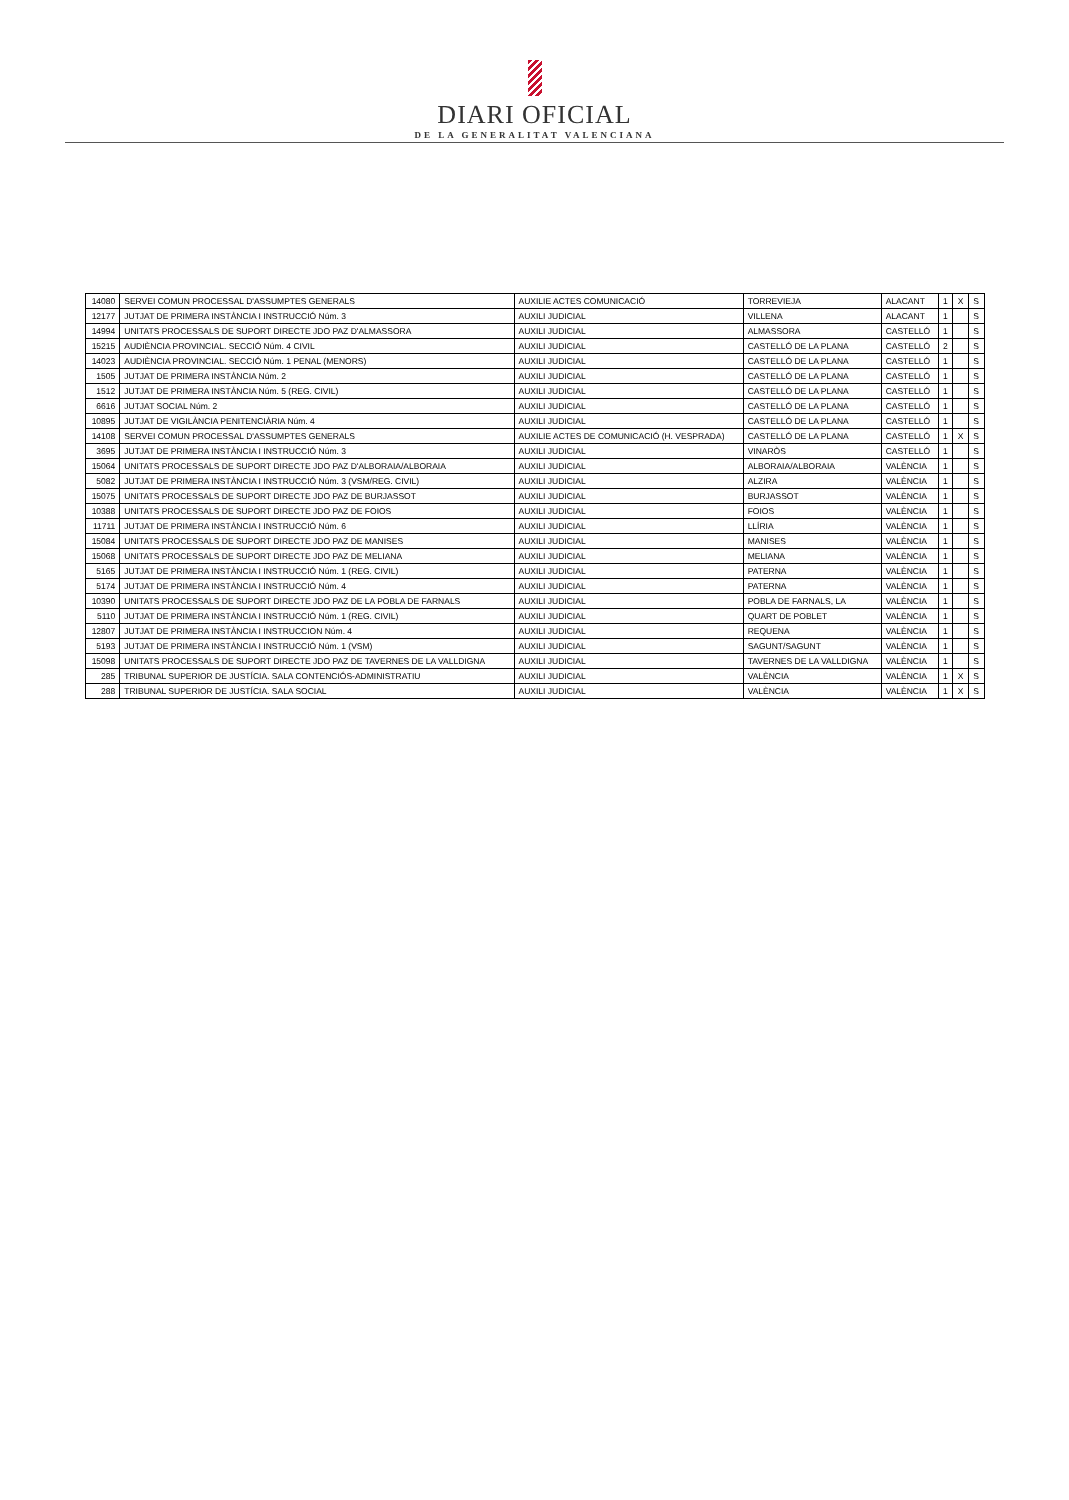DIARI OFICIAL
DE LA GENERALITAT VALENCIANA
| 14080 | SERVEI COMUN PROCESSAL D'ASSUMPTES GENERALS | AUXILIE ACTES COMUNICACIÓ | TORREVIEJA | ALACANT | 1 | X | S |
| 12177 | JUTJAT DE PRIMERA INSTÀNCIA I INSTRUCCIÓ Núm. 3 | AUXILI JUDICIAL | VILLENA | ALACANT | 1 | | S |
| 14994 | UNITATS PROCESSALS DE SUPORT DIRECTE JDO PAZ D'ALMASSORA | AUXILI JUDICIAL | ALMASSORA | CASTELLÓ | 1 | | S |
| 15215 | AUDIÈNCIA PROVINCIAL. SECCIÓ Núm. 4 CIVIL | AUXILI JUDICIAL | CASTELLÓ DE LA PLANA | CASTELLÓ | 2 | | S |
| 14023 | AUDIÈNCIA PROVINCIAL. SECCIÓ Núm. 1 PENAL (MENORS) | AUXILI JUDICIAL | CASTELLÓ DE LA PLANA | CASTELLÓ | 1 | | S |
| 1505 | JUTJAT DE PRIMERA INSTÀNCIA Núm. 2 | AUXILI JUDICIAL | CASTELLÓ DE LA PLANA | CASTELLÓ | 1 | | S |
| 1512 | JUTJAT DE PRIMERA INSTÀNCIA Núm. 5 (REG. CIVIL) | AUXILI JUDICIAL | CASTELLÓ DE LA PLANA | CASTELLÓ | 1 | | S |
| 6616 | JUTJAT SOCIAL Núm. 2 | AUXILI JUDICIAL | CASTELLÓ DE LA PLANA | CASTELLÓ | 1 | | S |
| 10895 | JUTJAT DE VIGILÀNCIA PENITENCIÀRIA Núm. 4 | AUXILI JUDICIAL | CASTELLÓ DE LA PLANA | CASTELLÓ | 1 | | S |
| 14108 | SERVEI COMUN PROCESSAL D'ASSUMPTES GENERALS | AUXILIE ACTES DE COMUNICACIÓ (H. VESPRADA) | CASTELLÓ DE LA PLANA | CASTELLÓ | 1 | X | S |
| 3695 | JUTJAT DE PRIMERA INSTÀNCIA I INSTRUCCIÓ Núm. 3 | AUXILI JUDICIAL | VINARÒS | CASTELLÓ | 1 | | S |
| 15064 | UNITATS PROCESSALS DE SUPORT DIRECTE JDO PAZ D'ALBORAIA/ALBORAIA | AUXILI JUDICIAL | ALBORAIA/ALBORAIA | VALÈNCIA | 1 | | S |
| 5082 | JUTJAT DE PRIMERA INSTÀNCIA I INSTRUCCIÓ Núm. 3 (VSM/REG. CIVIL) | AUXILI JUDICIAL | ALZIRA | VALÈNCIA | 1 | | S |
| 15075 | UNITATS PROCESSALS DE SUPORT DIRECTE JDO PAZ DE BURJASSOT | AUXILI JUDICIAL | BURJASSOT | VALÈNCIA | 1 | | S |
| 10388 | UNITATS PROCESSALS DE SUPORT DIRECTE JDO PAZ DE FOIOS | AUXILI JUDICIAL | FOIOS | VALÈNCIA | 1 | | S |
| 11711 | JUTJAT DE PRIMERA INSTÀNCIA I INSTRUCCIÓ Núm. 6 | AUXILI JUDICIAL | LLÍRIA | VALÈNCIA | 1 | | S |
| 15084 | UNITATS PROCESSALS DE SUPORT DIRECTE JDO PAZ DE MANISES | AUXILI JUDICIAL | MANISES | VALÈNCIA | 1 | | S |
| 15068 | UNITATS PROCESSALS DE SUPORT DIRECTE JDO PAZ DE MELIANA | AUXILI JUDICIAL | MELIANA | VALÈNCIA | 1 | | S |
| 5165 | JUTJAT DE PRIMERA INSTÀNCIA I INSTRUCCIÓ Núm. 1 (REG. CIVIL) | AUXILI JUDICIAL | PATERNA | VALÈNCIA | 1 | | S |
| 5174 | JUTJAT DE PRIMERA INSTÀNCIA I INSTRUCCIÓ Núm. 4 | AUXILI JUDICIAL | PATERNA | VALÈNCIA | 1 | | S |
| 10390 | UNITATS PROCESSALS DE SUPORT DIRECTE JDO PAZ DE LA POBLA DE FARNALS | AUXILI JUDICIAL | POBLA DE FARNALS, LA | VALÈNCIA | 1 | | S |
| 5110 | JUTJAT DE PRIMERA INSTÀNCIA I INSTRUCCIÓ Núm. 1 (REG. CIVIL) | AUXILI JUDICIAL | QUART DE POBLET | VALÈNCIA | 1 | | S |
| 12807 | JUTJAT DE PRIMERA INSTÀNCIA I INSTRUCCION Núm. 4 | AUXILI JUDICIAL | REQUENA | VALÈNCIA | 1 | | S |
| 5193 | JUTJAT DE PRIMERA INSTÀNCIA I INSTRUCCIÓ Núm. 1 (VSM) | AUXILI JUDICIAL | SAGUNT/SAGUNT | VALÈNCIA | 1 | | S |
| 15098 | UNITATS PROCESSALS DE SUPORT DIRECTE JDO PAZ DE TAVERNES DE LA VALLDIGNA | AUXILI JUDICIAL | TAVERNES DE LA VALLDIGNA | VALÈNCIA | 1 | | S |
| 285 | TRIBUNAL SUPERIOR DE JUSTÍCIA. SALA CONTENCIÓS-ADMINISTRATIU | AUXILI JUDICIAL | VALÈNCIA | VALÈNCIA | 1 | X | S |
| 288 | TRIBUNAL SUPERIOR DE JUSTÍCIA. SALA SOCIAL | AUXILI JUDICIAL | VALÈNCIA | VALÈNCIA | 1 | X | S |